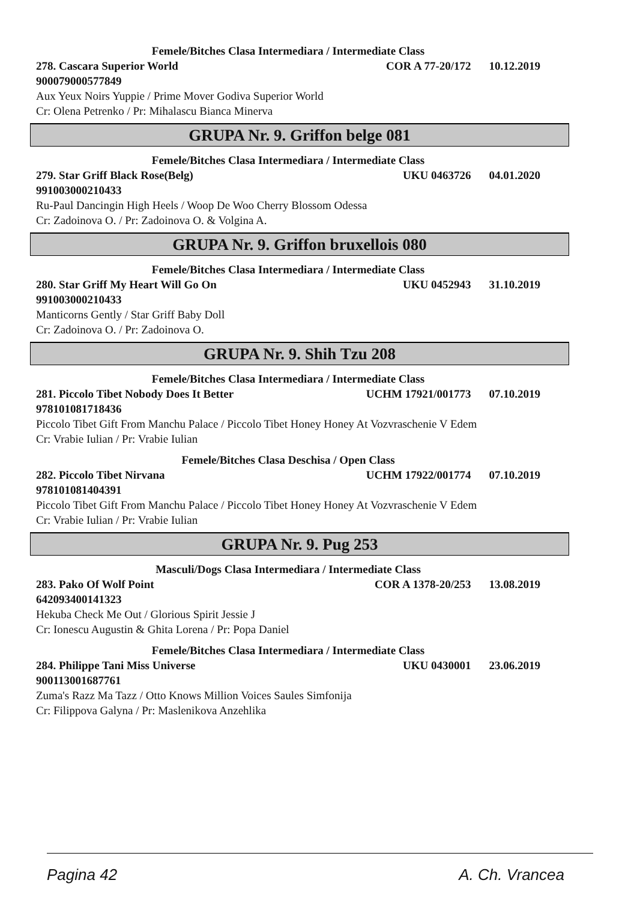Femele/Bitches Clasa Intermediara / Intermediate Class
278. Cascara Superior World COR A 77-20/172 10.12.2019
900079000577849
Aux Yeux Noirs Yuppie / Prime Mover Godiva Superior World
Cr: Olena Petrenko / Pr: Mihalascu Bianca Minerva
GRUPA Nr. 9. Griffon belge 081
Femele/Bitches Clasa Intermediara / Intermediate Class
279. Star Griff Black Rose(Belg) UKU 0463726 04.01.2020
991003000210433
Ru-Paul Dancingin High Heels / Woop De Woo Cherry Blossom Odessa
Cr: Zadoinova O. / Pr: Zadoinova O. & Volgina A.
GRUPA Nr. 9. Griffon bruxellois 080
Femele/Bitches Clasa Intermediara / Intermediate Class
280. Star Griff My Heart Will Go On UKU 0452943 31.10.2019
991003000210433
Manticorns Gently / Star Griff Baby Doll
Cr: Zadoinova O. / Pr: Zadoinova O.
GRUPA Nr. 9. Shih Tzu 208
Femele/Bitches Clasa Intermediara / Intermediate Class
281. Piccolo Tibet Nobody Does It Better UCHM 17921/001773 07.10.2019
978101081718436
Piccolo Tibet Gift From Manchu Palace / Piccolo Tibet Honey Honey At Vozvraschenie V Edem
Cr: Vrabie Iulian / Pr: Vrabie Iulian
Femele/Bitches Clasa Deschisa / Open Class
282. Piccolo Tibet Nirvana UCHM 17922/001774 07.10.2019
978101081404391
Piccolo Tibet Gift From Manchu Palace / Piccolo Tibet Honey Honey At Vozvraschenie V Edem
Cr: Vrabie Iulian / Pr: Vrabie Iulian
GRUPA Nr. 9. Pug 253
Masculi/Dogs Clasa Intermediara / Intermediate Class
283. Pako Of Wolf Point COR A 1378-20/253 13.08.2019
642093400141323
Hekuba Check Me Out / Glorious Spirit Jessie J
Cr: Ionescu Augustin & Ghita Lorena / Pr: Popa Daniel
Femele/Bitches Clasa Intermediara / Intermediate Class
284. Philippe Tani Miss Universe UKU 0430001 23.06.2019
900113001687761
Zuma's Razz Ma Tazz / Otto Knows Million Voices Saules Simfonija
Cr: Filippova Galyna / Pr: Maslenikova Anzehlika
Pagina 42 A. Ch. Vrancea